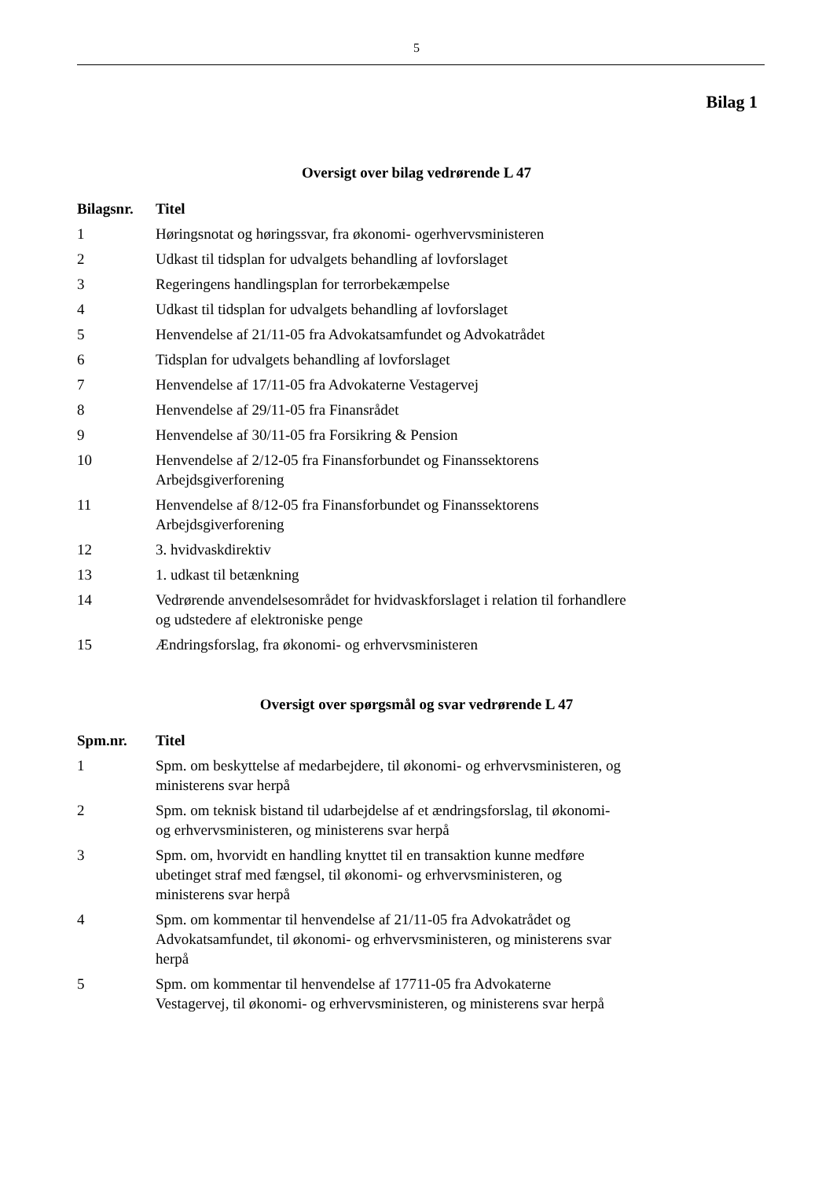5
Bilag 1
Oversigt over bilag vedrørende L 47
| Bilagsnr. | Titel |
| --- | --- |
| 1 | Høringsnotat og høringssvar, fra økonomi- ogerhvervsministeren |
| 2 | Udkast til tidsplan for udvalgets behandling af lovforslaget |
| 3 | Regeringens handlingsplan for terrorbekæmpelse |
| 4 | Udkast til tidsplan for udvalgets behandling af lovforslaget |
| 5 | Henvendelse af 21/11-05 fra Advokatsamfundet og Advokatrådet |
| 6 | Tidsplan for udvalgets behandling af lovforslaget |
| 7 | Henvendelse af 17/11-05 fra Advokaterne Vestagervej |
| 8 | Henvendelse af 29/11-05 fra Finansrådet |
| 9 | Henvendelse af 30/11-05 fra Forsikring & Pension |
| 10 | Henvendelse af 2/12-05 fra Finansforbundet og Finanssektorens Arbejdsgiverforening |
| 11 | Henvendelse af 8/12-05 fra Finansforbundet og Finanssektorens Arbejdsgiverforening |
| 12 | 3. hvidvaskdirektiv |
| 13 | 1. udkast til betænkning |
| 14 | Vedrørende anvendelsesområdet for hvidvaskforslaget i relation til forhandlere og udstedere af elektroniske penge |
| 15 | Ændringsforslag, fra økonomi- og erhvervsministeren |
Oversigt over spørgsmål og svar vedrørende L 47
| Spm.nr. | Titel |
| --- | --- |
| 1 | Spm. om beskyttelse af medarbejdere, til økonomi- og erhvervsministeren, og ministerens svar herpå |
| 2 | Spm. om teknisk bistand til udarbejdelse af et ændringsforslag, til økonomi- og erhvervsministeren, og ministerens svar herpå |
| 3 | Spm. om, hvorvidt en handling knyttet til en transaktion kunne medføre ubetinget straf med fængsel, til økonomi- og erhvervsministeren, og ministerens svar herpå |
| 4 | Spm. om kommentar til henvendelse af 21/11-05 fra Advokatrådet og Advokatsamfundet, til økonomi- og erhvervsministeren, og ministerens svar herpå |
| 5 | Spm. om kommentar til henvendelse af 17711-05 fra Advokaterne Vestagervej, til økonomi- og erhvervsministeren, og ministerens svar herpå |